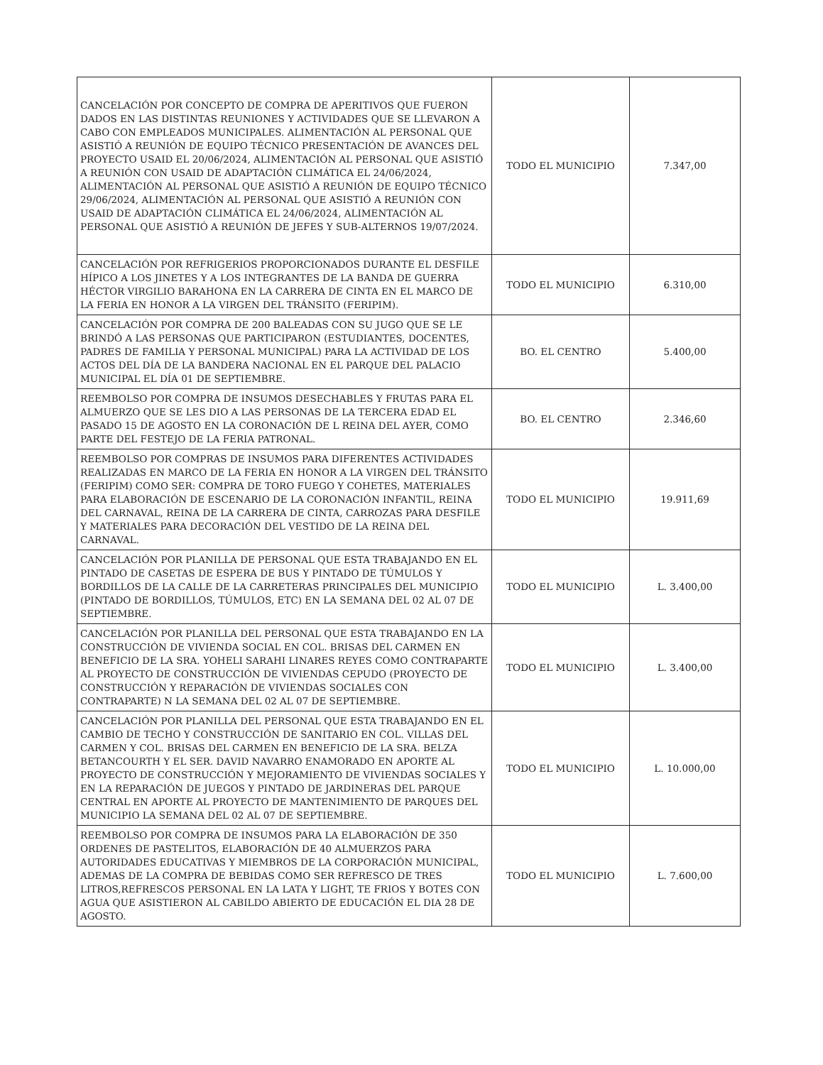| CANCELACIÓN POR CONCEPTO DE COMPRA DE APERITIVOS QUE FUERON DADOS EN LAS DISTINTAS REUNIONES Y ACTIVIDADES QUE SE LLEVARON A CABO CON EMPLEADOS MUNICIPALES. ALIMENTACIÓN AL PERSONAL QUE ASISTIÓ A REUNIÓN DE EQUIPO TÉCNICO PRESENTACIÓN DE AVANCES DEL PROYECTO USAID EL 20/06/2024, ALIMENTACIÓN AL PERSONAL QUE ASISTIÓ A REUNIÓN CON USAID DE ADAPTACIÓN CLIMÁTICA EL 24/06/2024, ALIMENTACIÓN AL PERSONAL QUE ASISTIÓ A REUNIÓN DE EQUIPO TÉCNICO 29/06/2024, ALIMENTACIÓN AL PERSONAL QUE ASISTIÓ A REUNIÓN CON USAID DE ADAPTACIÓN CLIMÁTICA EL 24/06/2024, ALIMENTACIÓN AL PERSONAL QUE ASISTIÓ A REUNIÓN DE JEFES Y SUB-ALTERNOS 19/07/2024. | TODO EL MUNICIPIO | 7.347,00 |
| CANCELACIÓN POR REFRIGERIOS PROPORCIONADOS DURANTE EL DESFILE HÍPICO A LOS JINETES Y A LOS INTEGRANTES DE LA BANDA DE GUERRA HÉCTOR VIRGILIO BARAHONA EN LA CARRERA DE CINTA EN EL MARCO DE LA FERIA EN HONOR A LA VIRGEN DEL TRÁNSITO (FERIPIM). | TODO EL MUNICIPIO | 6.310,00 |
| CANCELACIÓN POR COMPRA DE 200 BALEADAS CON SU JUGO QUE SE LE BRINDÓ A LAS PERSONAS QUE PARTICIPARON (ESTUDIANTES, DOCENTES, PADRES DE FAMILIA Y PERSONAL MUNICIPAL) PARA LA ACTIVIDAD DE LOS ACTOS DEL DÍA DE LA BANDERA NACIONAL EN EL PARQUE DEL PALACIO MUNICIPAL EL DÍA 01 DE SEPTIEMBRE. | BO. EL CENTRO | 5.400,00 |
| REEMBOLSO POR COMPRA DE INSUMOS DESECHABLES Y FRUTAS PARA EL ALMUERZO QUE SE LES DIO A LAS PERSONAS DE LA TERCERA EDAD EL PASADO 15 DE AGOSTO EN LA CORONACIÓN DE L REINA DEL AYER, COMO PARTE DEL FESTEJO DE LA FERIA PATRONAL. | BO. EL CENTRO | 2.346,60 |
| REEMBOLSO POR COMPRAS DE INSUMOS PARA DIFERENTES ACTIVIDADES REALIZADAS EN MARCO DE LA FERIA EN HONOR A LA VIRGEN DEL TRÁNSITO (FERIPIM) COMO SER: COMPRA DE TORO FUEGO Y COHETES, MATERIALES PARA ELABORACIÓN DE ESCENARIO DE LA CORONACIÓN INFANTIL, REINA DEL CARNAVAL, REINA DE LA CARRERA DE CINTA, CARROZAS PARA DESFILE Y MATERIALES PARA DECORACIÓN DEL VESTIDO DE LA REINA DEL CARNAVAL. | TODO EL MUNICIPIO | 19.911,69 |
| CANCELACIÓN POR PLANILLA DE PERSONAL QUE ESTA TRABAJANDO EN EL PINTADO DE CASETAS DE ESPERA DE BUS Y PINTADO DE TÚMULOS Y BORDILLOS DE LA CALLE DE LA CARRETERAS PRINCIPALES DEL MUNICIPIO (PINTADO DE BORDILLOS, TÚMULOS, ETC) EN LA SEMANA DEL 02 AL 07 DE SEPTIEMBRE. | TODO EL MUNICIPIO | L. 3.400,00 |
| CANCELACIÓN POR PLANILLA DEL PERSONAL QUE ESTA TRABAJANDO EN LA CONSTRUCCIÓN DE VIVIENDA SOCIAL EN COL. BRISAS DEL CARMEN EN BENEFICIO DE LA SRA. YOHELI SARAHI LINARES REYES COMO CONTRAPARTE AL PROYECTO DE CONSTRUCCIÓN DE VIVIENDAS CEPUDO (PROYECTO DE CONSTRUCCIÓN Y REPARACIÓN DE VIVIENDAS SOCIALES CON CONTRAPARTE) N LA SEMANA DEL 02 AL 07 DE SEPTIEMBRE. | TODO EL MUNICIPIO | L. 3.400,00 |
| CANCELACIÓN POR PLANILLA DEL PERSONAL QUE ESTA TRABAJANDO EN EL CAMBIO DE TECHO Y CONSTRUCCIÓN DE SANITARIO EN COL. VILLAS DEL CARMEN Y COL. BRISAS DEL CARMEN EN BENEFICIO DE LA SRA. BELZA BETANCOURTH Y EL SER. DAVID NAVARRO ENAMORADO EN APORTE AL PROYECTO DE CONSTRUCCIÓN Y MEJORAMIENTO DE VIVIENDAS SOCIALES Y EN LA REPARACIÓN DE JUEGOS Y PINTADO DE JARDINERAS DEL PARQUE CENTRAL EN APORTE AL PROYECTO DE MANTENIMIENTO DE PARQUES DEL MUNICIPIO LA SEMANA DEL 02 AL 07 DE SEPTIEMBRE. | TODO EL MUNICIPIO | L. 10.000,00 |
| REEMBOLSO POR COMPRA DE INSUMOS PARA LA ELABORACIÓN DE 350 ORDENES DE PASTELITOS, ELABORACIÓN DE 40 ALMUERZOS PARA AUTORIDADES EDUCATIVAS Y MIEMBROS DE LA CORPORACIÓN MUNICIPAL, ADEMAS DE LA COMPRA DE BEBIDAS COMO SER REFRESCO DE TRES LITROS,REFRESCOS PERSONAL EN LA LATA Y LIGHT, TE FRIOS Y BOTES CON AGUA QUE ASISTIERON AL CABILDO ABIERTO DE EDUCACIÓN EL DIA 28 DE AGOSTO. | TODO EL MUNICIPIO | L. 7.600,00 |